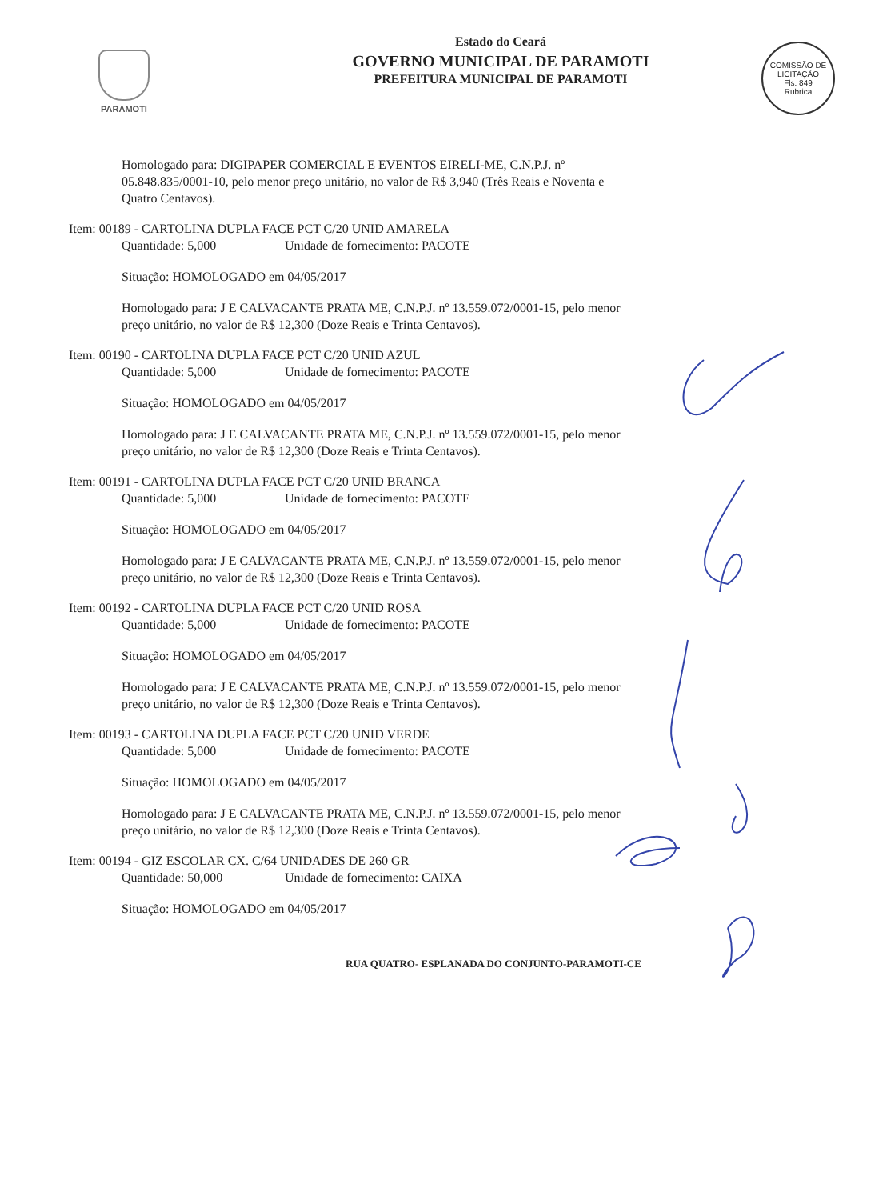PARAMOTI
Estado do Ceará
GOVERNO MUNICIPAL DE PARAMOTI
PREFEITURA MUNICIPAL DE PARAMOTI
COMISSÃO DE LICITAÇÃO
Fls. 849
Rubrica
Homologado para: DIGIPAPER COMERCIAL E EVENTOS EIRELI-ME, C.N.P.J. nº 05.848.835/0001-10, pelo menor preço unitário, no valor de R$ 3,940 (Três Reais e Noventa e Quatro Centavos).
Item: 00189 - CARTOLINA DUPLA FACE PCT C/20 UNID AMARELA
Quantidade: 5,000 Unidade de fornecimento: PACOTE
Situação: HOMOLOGADO em 04/05/2017
Homologado para: J E CALVACANTE PRATA ME, C.N.P.J. nº 13.559.072/0001-15, pelo menor preço unitário, no valor de R$ 12,300 (Doze Reais e Trinta Centavos).
Item: 00190 - CARTOLINA DUPLA FACE PCT C/20 UNID AZUL
Quantidade: 5,000 Unidade de fornecimento: PACOTE
Situação: HOMOLOGADO em 04/05/2017
Homologado para: J E CALVACANTE PRATA ME, C.N.P.J. nº 13.559.072/0001-15, pelo menor preço unitário, no valor de R$ 12,300 (Doze Reais e Trinta Centavos).
Item: 00191 - CARTOLINA DUPLA FACE PCT C/20 UNID BRANCA
Quantidade: 5,000 Unidade de fornecimento: PACOTE
Situação: HOMOLOGADO em 04/05/2017
Homologado para: J E CALVACANTE PRATA ME, C.N.P.J. nº 13.559.072/0001-15, pelo menor preço unitário, no valor de R$ 12,300 (Doze Reais e Trinta Centavos).
Item: 00192 - CARTOLINA DUPLA FACE PCT C/20 UNID ROSA
Quantidade: 5,000 Unidade de fornecimento: PACOTE
Situação: HOMOLOGADO em 04/05/2017
Homologado para: J E CALVACANTE PRATA ME, C.N.P.J. nº 13.559.072/0001-15, pelo menor preço unitário, no valor de R$ 12,300 (Doze Reais e Trinta Centavos).
Item: 00193 - CARTOLINA DUPLA FACE PCT C/20 UNID VERDE
Quantidade: 5,000 Unidade de fornecimento: PACOTE
Situação: HOMOLOGADO em 04/05/2017
Homologado para: J E CALVACANTE PRATA ME, C.N.P.J. nº 13.559.072/0001-15, pelo menor preço unitário, no valor de R$ 12,300 (Doze Reais e Trinta Centavos).
Item: 00194 - GIZ ESCOLAR CX. C/64 UNIDADES DE 260 GR
Quantidade: 50,000 Unidade de fornecimento: CAIXA
Situação: HOMOLOGADO em 04/05/2017
RUA QUATRO- ESPLANADA DO CONJUNTO-PARAMOTI-CE